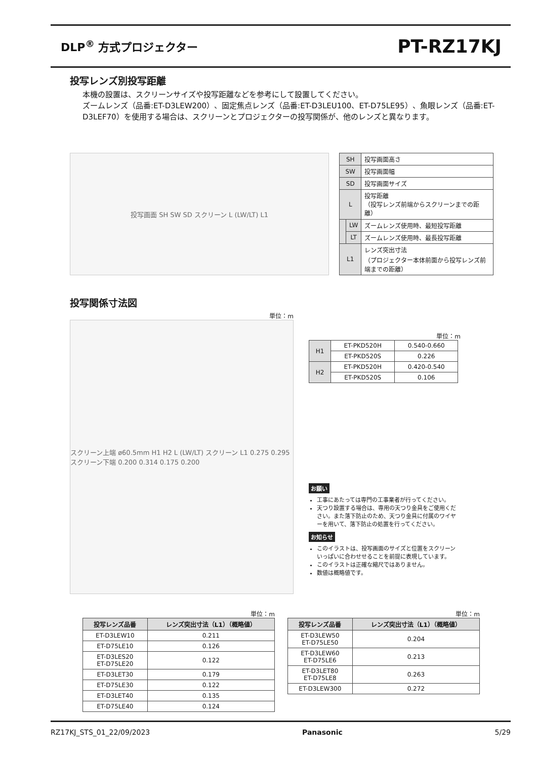DLP<sup>®</sup> 方式プロジェクター
PT-RZ17KJ
投写レンズ別投写距離
本機の設置は、スクリーンサイズや投写距離などを参考にして設置してください。
ズームレンズ（品番:ET-D3LEW200）、固定焦点レンズ（品番:ET-D3LEU100、ET-D75LE95）、魚眼レンズ（品番:ET-D3LEF70）を使用する場合は、スクリーンとプロジェクターの投写関係が、他のレンズと異なります。
投写画面 SH SW SD スクリーン L (LW/LT) L1
| SH | | 投写画面高さ |
| SW | | 投写画面幅 |
| SD | | 投写画面サイズ |
| L | | 投写距離 （投写レンズ前端からスクリーンまでの距離） |
| | LW | ズームレンズ使用時、最短投写距離 |
| | LT | ズームレンズ使用時、最長投写距離 |
| L1 | | レンズ突出寸法 （プロジェクター本体前面から投写レンズ前端までの距離） |
投写関係寸法図
単位：m
スクリーン上端 ø60.5mm H1 H2 L (LW/LT) スクリーン L1 0.275 0.295 スクリーン下端 0.200 0.314 0.175 0.200
単位：m
| H1 | ET-PKD520H | 0.540-0.660 |
| | ET-PKD520S | 0.226 |
| H2 | ET-PKD520H | 0.420-0.540 |
| | ET-PKD520S | 0.106 |
お願い
工事にあたっては専門の工事業者が行ってください。
天つり設置する場合は、専用の天つり金具をご使用ください。また落下防止のため、天つり金具に付属のワイヤーを用いて、落下防止の処置を行ってください。
お知らせ
このイラストは、投写画面のサイズと位置をスクリーンいっぱいに合わせせることを前提に表現しています。
このイラストは正確な縮尺ではありません。
数値は概略値です。
単位：m
| 投写レンズ品番 | レンズ突出寸法（L1）（概略値） |
| --- | --- |
| ET-D3LEW10 | 0.211 |
| ET-D75LE10 | 0.126 |
| ET-D3LES20 ET-D75LE20 | 0.122 |
| ET-D3LET30 | 0.179 |
| ET-D75LE30 | 0.122 |
| ET-D3LET40 | 0.135 |
| ET-D75LE40 | 0.124 |
単位：m
| 投写レンズ品番 | レンズ突出寸法（L1）（概略値） |
| --- | --- |
| ET-D3LEW50 ET-D75LE50 | 0.204 |
| ET-D3LEW60 ET-D75LE6 | 0.213 |
| ET-D3LET80 ET-D75LE8 | 0.263 |
| ET-D3LEW300 | 0.272 |
RZ17KJ_STS_01_22/09/2023 Panasonic 5/29